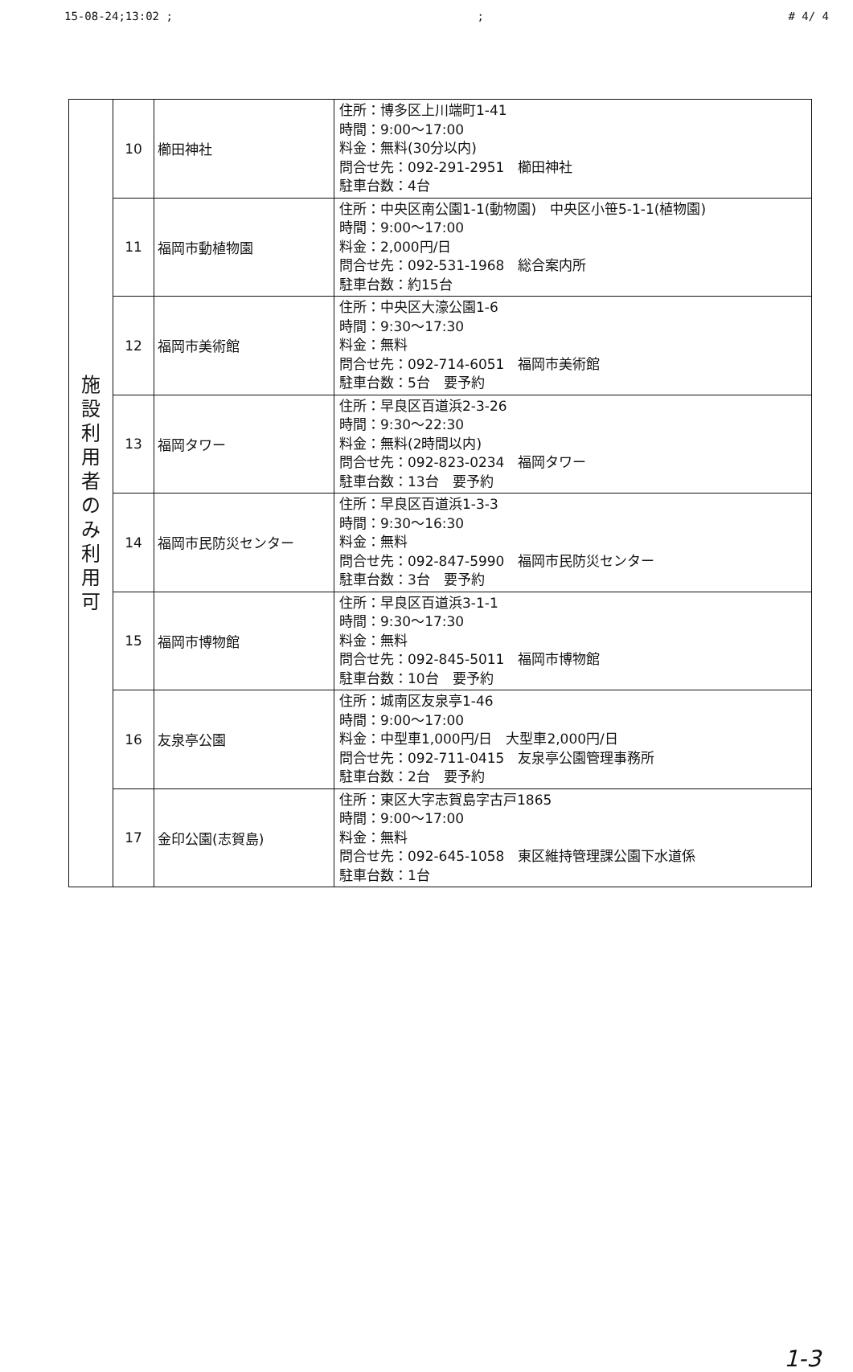15-08-24;13:02 ;; # 4/ 4
| 施 設 利 用 者 の み 利 用 可 | 10 | 櫛田神社 | 住所：博多区上川端町1-41 時間：9:00～17:00 料金：無料(30分以内) 問合せ先：092-291-2951 櫛田神社 駐車台数：4台 |
| | 11 | 福岡市動植物園 | 住所：中央区南公園1-1(動物園) 中央区小笹5-1-1(植物園) 時間：9:00～17:00 料金：2,000円/日 問合せ先：092-531-1968 総合案内所 駐車台数：約15台 |
| | 12 | 福岡市美術館 | 住所：中央区大濠公園1-6 時間：9:30～17:30 料金：無料 問合せ先：092-714-6051 福岡市美術館 駐車台数：5台 要予約 |
| | 13 | 福岡タワー | 住所：早良区百道浜2-3-26 時間：9:30～22:30 料金：無料(2時間以内) 問合せ先：092-823-0234 福岡タワー 駐車台数：13台 要予約 |
| | 14 | 福岡市民防災センター | 住所：早良区百道浜1-3-3 時間：9:30～16:30 料金：無料 問合せ先：092-847-5990 福岡市民防災センター 駐車台数：3台 要予約 |
| | 15 | 福岡市博物館 | 住所：早良区百道浜3-1-1 時間：9:30～17:30 料金：無料 問合せ先：092-845-5011 福岡市博物館 駐車台数：10台 要予約 |
| | 16 | 友泉亭公園 | 住所：城南区友泉亭1-46 時間：9:00～17:00 料金：中型車1,000円/日 大型車2,000円/日 問合せ先：092-711-0415 友泉亭公園管理事務所 駐車台数：2台 要予約 |
| | 17 | 金印公園(志賀島) | 住所：東区大字志賀島字古戸1865 時間：9:00～17:00 料金：無料 問合せ先：092-645-1058 東区維持管理課公園下水道係 駐車台数：1台 |
1-3